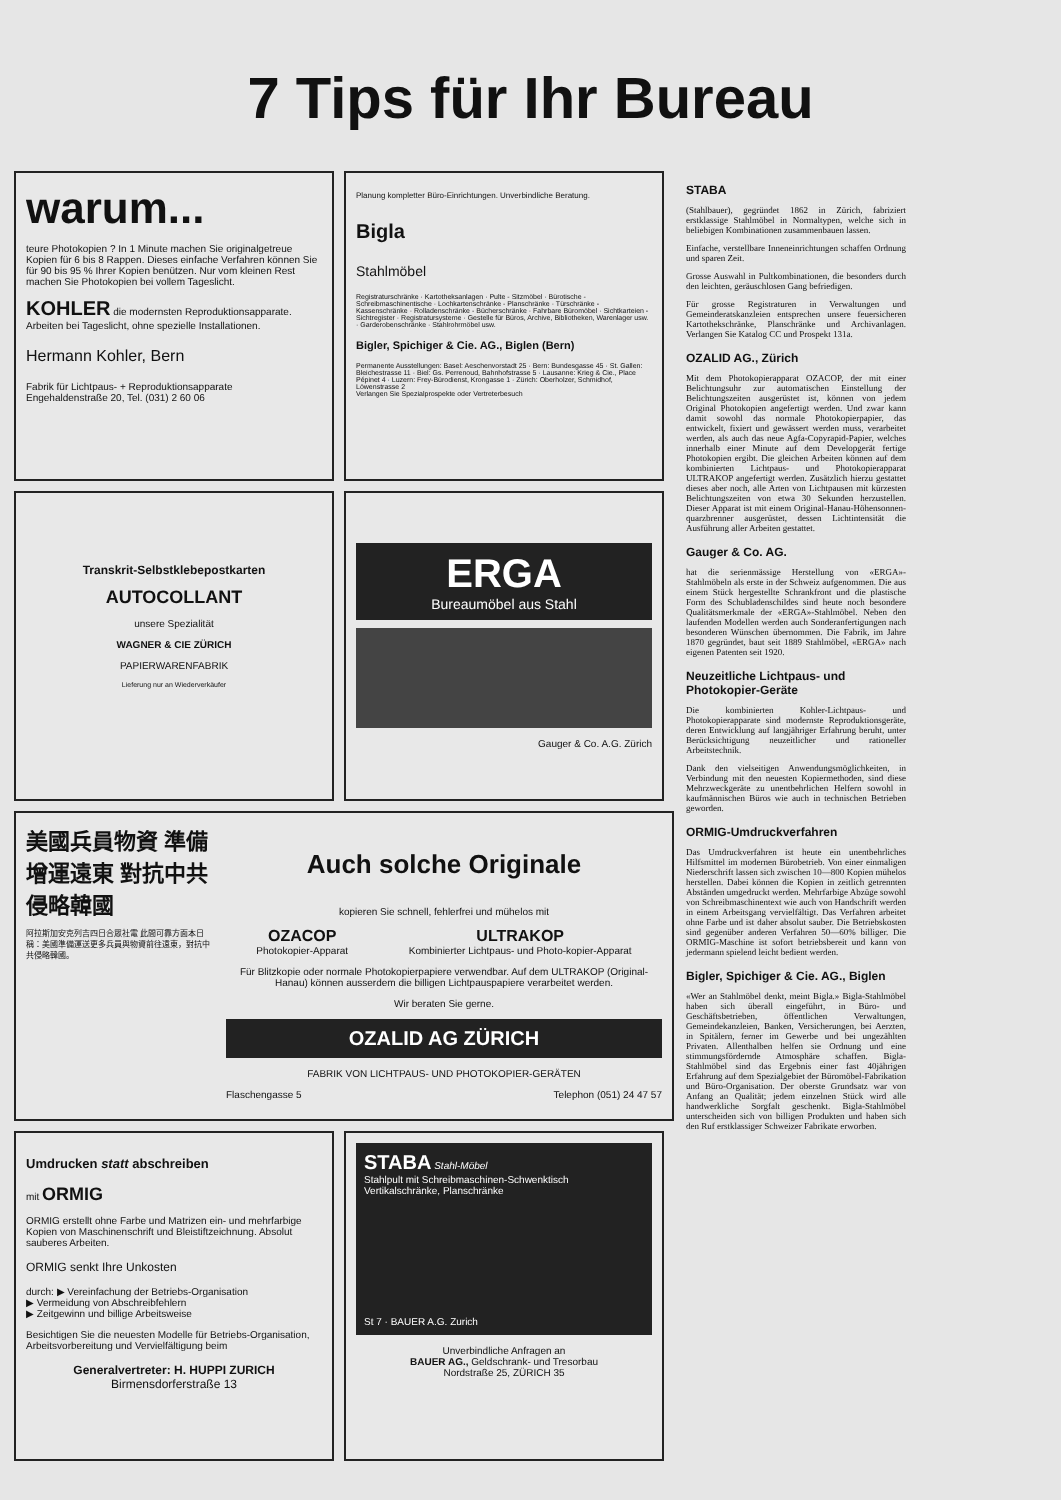7 Tips für Ihr Bureau
warum...
teure Photokopien ? In 1 Minute machen Sie originalgetreue Kopien für 6 bis 8 Rappen. Dieses einfache Verfahren können Sie für 90 bis 95 % Ihrer Kopien benützen. Nur vom kleinen Rest machen Sie Photokopien bei vollem Tageslicht.
KOHLER die modernsten Reproduktionsapparate. Arbeiten bei Tageslicht, ohne spezielle Installationen.
Hermann Kohler, Bern
Fabrik für Lichtpaus- + Reproduktionsapparate
Engehaldenstraße 20, Tel. (031) 2 60 06
Planung kompletter Büro-Einrichtungen. Unverbindliche Beratung.
Bigla
Stahlmöbel
Registraturschränke · Kartotheksanlagen · Pulte - Sitzmöbel · Bürotische - Schreibmaschinentische · Lochkartenschränke - Planschränke · Türschränke - Kassenschränke · Rolladenschränke - Bücherschränke · Fahrbare Büromöbel · Sichtkarteien - Sichtregister · Registratursysteme · Gestelle für Büros, Archive, Bibliotheken, Warenlager usw. · Garderobenschränke · Stahlrohrmöbel usw.
Bigler, Spichiger & Cie. AG., Biglen (Bern)
Permanente Ausstellungen: Basel: Aeschenvorstadt 25 · Bern: Bundesgasse 45 · St. Gallen: Bleichestrasse 11 · Biel: Gs. Perrenoud, Bahnhofstrasse 5 · Lausanne: Krieg & Cie., Place Pépinet 4 · Luzern: Frey-Bürodienst, Krongasse 1 · Zürich: Oberholzer, Schmidhof, Löwenstrasse 2
Verlangen Sie Spezialprospekte oder Vertreterbesuch
Transkrit-Selbstklebepostkarten
AUTOCOLLANT
unsere Spezialität
WAGNER & CIE ZÜRICH
PAPIERWARENFABRIK
Lieferung nur an Wiederverkäufer
ERGA
Bureaumöbel aus Stahl
Gauger & Co. A.G. Zürich
美國兵員物資 準備增運遠東 對抗中共侵略韓國
阿拉斯加安克列吉四日合眾社電 此間可靠方面本日稱：美國準備運送更多兵員與物資前往遠東，對抗中共侵略韓國。
Auch solche Originale
kopieren Sie schnell, fehlerfrei und mühelos mit
OZACOP
Photokopier-Apparat
ULTRAKOP
Kombinierter Lichtpaus- und Photo-kopier-Apparat
Für Blitzkopie oder normale Photokopierpapiere verwendbar. Auf dem ULTRAKOP (Original-Hanau) können ausserdem die billigen Lichtpauspapiere verarbeitet werden.
Wir beraten Sie gerne.
OZALID AG ZÜRICH
FABRIK VON LICHTPAUS- UND PHOTOKOPIER-GERÄTEN
Flaschengasse 5 Telephon (051) 24 47 57
Umdrucken statt abschreiben
mit ORMIG
ORMIG erstellt ohne Farbe und Matrizen ein- und mehrfarbige Kopien von Maschinenschrift und Bleistiftzeichnung. Absolut sauberes Arbeiten.
ORMIG senkt Ihre Unkosten
durch: ▶ Vereinfachung der Betriebs-Organisation
▶ Vermeidung von Abschreibfehlern
▶ Zeitgewinn und billige Arbeitsweise
Besichtigen Sie die neuesten Modelle für Betriebs-Organisation, Arbeitsvorbereitung und Vervielfältigung beim
Generalvertreter: H. HUPPI ZURICH
Birmensdorferstraße 13
STABA Stahl-Möbel
Stahlpult mit Schreibmaschinen-Schwenktisch Vertikalschränke, Planschränke
St 7 · BAUER A.G. Zurich
Unverbindliche Anfragen an
BAUER AG., Geldschrank- und Tresorbau
Nordstraße 25, ZÜRICH 35
STABA
(Stahlbauer), gegründet 1862 in Zürich, fabriziert erstklassige Stahlmöbel in Normaltypen, welche sich in beliebigen Kombinationen zusammenbauen lassen.
Einfache, verstellbare Inneneinrichtungen schaffen Ordnung und sparen Zeit.
Grosse Auswahl in Pultkombinationen, die besonders durch den leichten, geräuschlosen Gang befriedigen.
Für grosse Registraturen in Verwaltungen und Gemeinderatskanzleien entsprechen unsere feuersicheren Kartothekschränke, Planschränke und Archivanlagen. Verlangen Sie Katalog CC und Prospekt 131a.
OZALID AG., Zürich
Mit dem Photokopierapparat OZACOP, der mit einer Belichtungsuhr zur automatischen Einstellung der Belichtungszeiten ausgerüstet ist, können von jedem Original Photokopien angefertigt werden. Und zwar kann damit sowohl das normale Photokopierpapier, das entwickelt, fixiert und gewässert werden muss, verarbeitet werden, als auch das neue Agfa-Copyrapid-Papier, welches innerhalb einer Minute auf dem Developgerät fertige Photokopien ergibt. Die gleichen Arbeiten können auf dem kombinierten Lichtpaus- und Photokopierapparat ULTRAKOP angefertigt werden. Zusätzlich hierzu gestattet dieses aber noch, alle Arten von Lichtpausen mit kürzesten Belichtungszeiten von etwa 30 Sekunden herzustellen. Dieser Apparat ist mit einem Original-Hanau-Höhensonnen-quarzbrenner ausgerüstet, dessen Lichtintensität die Ausführung aller Arbeiten gestattet.
Gauger & Co. AG.
hat die serienmässige Herstellung von «ERGA»-Stahlmöbeln als erste in der Schweiz aufgenommen. Die aus einem Stück hergestellte Schrankfront und die plastische Form des Schubladenschildes sind heute noch besondere Qualitätsmerkmale der «ERGA»-Stahlmöbel. Neben den laufenden Modellen werden auch Sonderanfertigungen nach besonderen Wünschen übernommen. Die Fabrik, im Jahre 1870 gegründet, baut seit 1889 Stahlmöbel, «ERGA» nach eigenen Patenten seit 1920.
Neuzeitliche Lichtpaus- und Photokopier-Geräte
Die kombinierten Kohler-Lichtpaus- und Photokopierapparate sind modernste Reproduktionsgeräte, deren Entwicklung auf langjähriger Erfahrung beruht, unter Berücksichtigung neuzeitlicher und rationeller Arbeitstechnik.
Dank den vielseitigen Anwendungsmöglichkeiten, in Verbindung mit den neuesten Kopiermethoden, sind diese Mehrzweckgeräte zu unentbehrlichen Helfern sowohl in kaufmännischen Büros wie auch in technischen Betrieben geworden.
ORMIG-Umdruckverfahren
Das Umdruckverfahren ist heute ein unentbehrliches Hilfsmittel im modernen Bürobetrieb. Von einer einmaligen Niederschrift lassen sich zwischen 10—800 Kopien mühelos herstellen. Dabei können die Kopien in zeitlich getrennten Abständen umgedruckt werden. Mehrfarbige Abzüge sowohl von Schreibmaschinentext wie auch von Handschrift werden in einem Arbeitsgang vervielfältigt. Das Verfahren arbeitet ohne Farbe und ist daher absolut sauber. Die Betriebskosten sind gegenüber anderen Verfahren 50—60% billiger. Die ORMIG-Maschine ist sofort betriebsbereit und kann von jedermann spielend leicht bedient werden.
Bigler, Spichiger & Cie. AG., Biglen
«Wer an Stahlmöbel denkt, meint Bigla.» Bigla-Stahlmöbel haben sich überall eingeführt, in Büro- und Geschäftsbetrieben, öffentlichen Verwaltungen, Gemeindekanzleien, Banken, Versicherungen, bei Aerzten, in Spitälern, ferner im Gewerbe und bei ungezählten Privaten. Allenthalben helfen sie Ordnung und eine stimmungsfördernde Atmosphäre schaffen. Bigla-Stahlmöbel sind das Ergebnis einer fast 40jährigen Erfahrung auf dem Spezialgebiet der Büromöbel-Fabrikation und Büro-Organisation. Der oberste Grundsatz war von Anfang an Qualität; jedem einzelnen Stück wird alle handwerkliche Sorgfalt geschenkt. Bigla-Stahlmöbel unterscheiden sich von billigen Produkten und haben sich den Ruf erstklassiger Schweizer Fabrikate erworben.